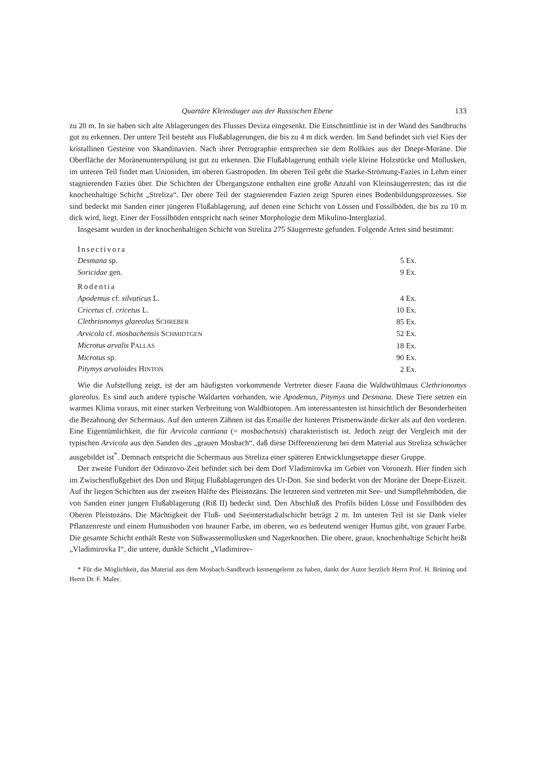Quartäre Kleinsäuger aus der Russischen Ebene 133
zu 20 m. In sie haben sich alte Ablagerungen des Flusses Deviza eingesenkt. Die Einschnittlinie ist in der Wand des Sandbruchs gut zu erkennen. Der untere Teil besteht aus Flußablagerungen, die bis zu 4 m dick werden. Im Sand befindet sich viel Kies der kristallinen Gesteine von Skandinavien. Nach ihrer Petrographie entsprechen sie dem Rollkies aus der Dnepr-Moräne. Die Oberfläche der Moränenunterspülung ist gut zu erkennen. Die Flußablagerung enthält viele kleine Holzstücke und Mollusken, im unteren Teil findet man Unioniden, im oberen Gastropoden. Im oberen Teil geht die Starke-Strömung-Fazies in Lehm einer stagnierenden Fazies über. Die Schichten der Übergangszone enthalten eine große Anzahl von Kleinsäugerresten; das ist die knochenhaltige Schicht „Streliza“. Der obere Teil der stagnierenden Fazien zeigt Spuren eines Bodenbildungsprozesses. Sie sind bedeckt mit Sanden einer jüngeren Flußablagerung, auf denen eine Schicht von Lössen und Fossilböden, die bis zu 10 m dick wird, liegt. Einer der Fossilböden entspricht nach seiner Morphologie dem Mikulino-Interglazial.
Insgesamt wurden in der knochenhaltigen Schicht von Streliza 275 Säugerreste gefunden. Folgende Arten sind bestimmt:
| Insectivora | |
| Desmana sp. | 5 Ex. |
| Soricidae gen. | 9 Ex. |
| Rodentia | |
| Apodemus cf. silvaticus L. | 4 Ex. |
| Cricetus cf. cricetus L. | 10 Ex. |
| Clethrionomys glareolus S CHREBER | 85 Ex. |
| Arvicola cf. mosbachensis S CHMIDTGEN | 52 Ex. |
| Microtus arvalis P ALLAS | 18 Ex. |
| Microtus sp. | 90 Ex. |
| Pitymys arvaloides H INTON | 2 Ex. |
Wie die Aufstellung zeigt, ist der am häufigsten vorkommende Vertreter dieser Fauna die Waldwühlmaus Clethrionomys glareolus. Es sind auch andere typische Waldarten vorhanden, wie Apodemus, Pitymys und Desmana. Diese Tiere setzen ein warmes Klima voraus, mit einer starken Verbreitung von Waldbiotopen. Am interessantesten ist hinsichtlich der Besonderheiten die Bezahnung der Schermaus. Auf den unteren Zähnen ist das Emaille der hinteren Prismenwände dicker als auf den vorderen. Eine Eigentümlichkeit, die für Arvicola cantiana (= mosbachensis) charakteristisch ist. Jedoch zeigt der Vergleich mit der typischen Arvicola aus den Sanden des „grauen Mosbach“, daß diese Differenzierung bei dem Material aus Streliza schwächer ausgebildet ist<sup>*</sup>. Demnach entspricht die Schermaus aus Streliza einer späteren Entwicklungsetappe dieser Gruppe.
Der zweite Fundort der Odinzovo-Zeit befindet sich bei dem Dorf Vladimirovka im Gebiet von Voronezh. Hier finden sich im Zwischenflußgebiet des Don und Bitjug Flußablagerungen des Ur-Don. Sie sind bedeckt von der Moräne der Dnepr-Eiszeit. Auf ihr liegen Schichten aus der zweiten Hälfte des Pleistozäns. Die letzteren sind vertreten mit See- und Sumpflehmböden, die von Sanden einer jungen Flußablagerung (Riß II) bedeckt sind. Den Abschluß des Profils bilden Lösse und Fossilböden des Oberen Pleistozäns. Die Mächtigkeit der Fluß- und Seeinterstadialschicht beträgt 2 m. Im unteren Teil ist sie Dank vieler Pflanzenreste und einem Humusboden von brauner Farbe, im oberen, wo es bedeutend weniger Humus gibt, von grauer Farbe. Die gesamte Schicht enthält Reste von Süßwassermollusken und Nagerknochen. Die obere, graue, knochenhaltige Schicht heißt „Vladimirovka I“, die untere, dunkle Schicht „Vladimirov-
* Für die Möglichkeit, das Material aus dem Mosbach-Sandbruch kennengelernt zu haben, dankt der Autor herzlich Herrn Prof. H. Brüning und Herrn Dr. F. Malec.